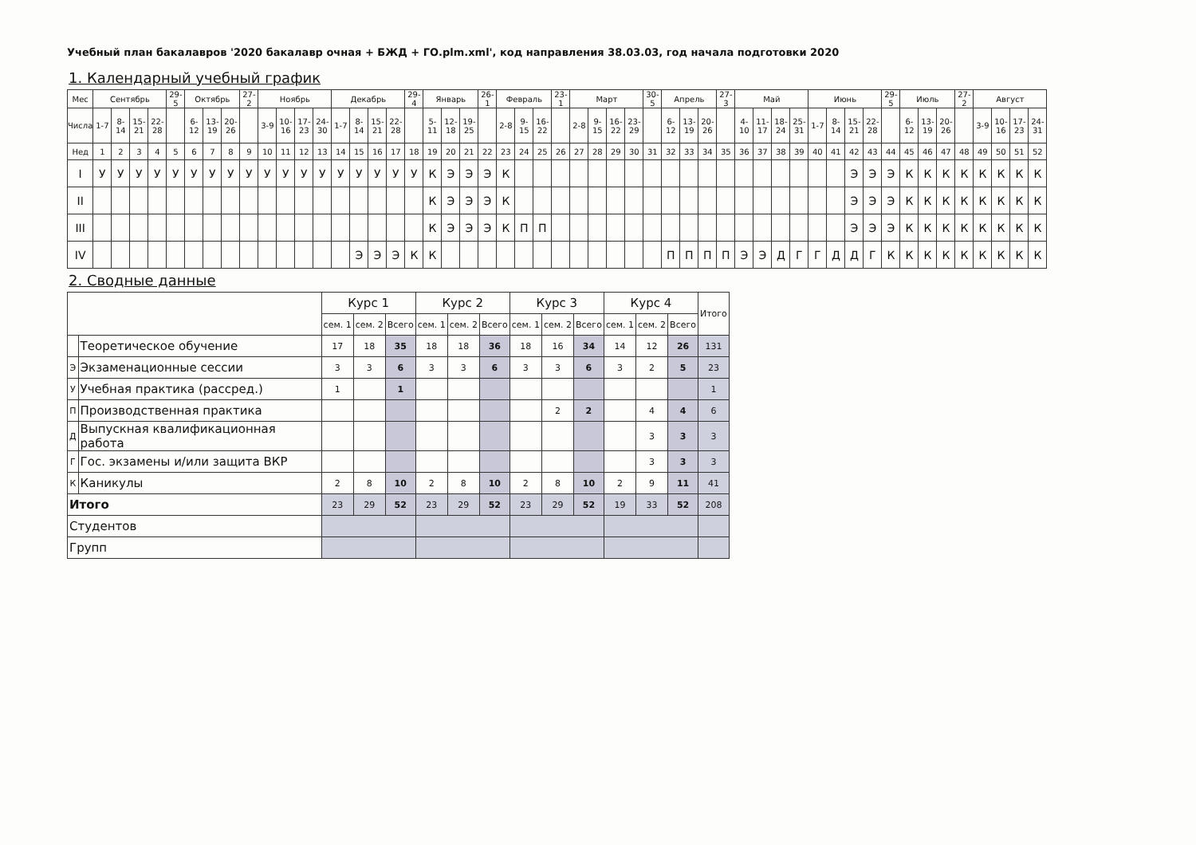Учебный план бакалавров '2020 бакалавр очная + БЖД + ГО.plm.xml', код направления 38.03.03, год начала подготовки 2020
1. Календарный учебный график
| Мес | Сентябрь | | | | 29-5 | Октябрь | | | 27-2 | Ноябрь | | | | Декабрь | | | | 29-4 | Январь | | | 26-1 | Февраль | | | 23-1 | Март | | | | 30-5 | Апрель | | | 27-3 | Май | | | | Июнь | | | | 29-5 | Июль | | | 27-2 | Август | | | |
| --- | --- | --- | --- | --- | --- | --- | --- | --- | --- | --- | --- | --- | --- | --- | --- | --- | --- | --- | --- | --- | --- | --- | --- | --- | --- | --- | --- | --- | --- | --- | --- | --- | --- | --- | --- | --- | --- | --- | --- | --- | --- | --- | --- | --- | --- | --- | --- | --- | --- | --- | --- | --- |
| Числа | 1-7 | 8-14 | 15-21 | 22-28 | | 6-12 | 13-19 | 20-26 | | 3-9 | 10-16 | 17-23 | 24-30 | 1-7 | 8-14 | 15-21 | 22-28 | | 5-11 | 12-18 | 19-25 | | 2-8 | 9-15 | 16-22 | | 2-8 | 9-15 | 16-22 | 23-29 | | 6-12 | 13-19 | 20-26 | | 4-10 | 11-17 | 18-24 | 25-31 | 1-7 | 8-14 | 15-21 | 22-28 | | 6-12 | 13-19 | 20-26 | | 3-9 | 10-16 | 17-23 | 24-31 |
| Нед | 1 | 2 | 3 | 4 | 5 | 6 | 7 | 8 | 9 | 10 | 11 | 12 | 13 | 14 | 15 | 16 | 17 | 18 | 19 | 20 | 21 | 22 | 23 | 24 | 25 | 26 | 27 | 28 | 29 | 30 | 31 | 32 | 33 | 34 | 35 | 36 | 37 | 38 | 39 | 40 | 41 | 42 | 43 | 44 | 45 | 46 | 47 | 48 | 49 | 50 | 51 | 52 |
| I | У | У | У | У | У | У | У | У | У | У | У | У | У | У | У | У | У | У | К | Э | Э | Э | К | | | | | | | | | | | | | | | | | | | Э | Э | Э | К | К | К | К | К | К | К | К |
| II | | | | | | | | | | | | | | | | | | | К | Э | Э | Э | К | | | | | | | | | | | | | | | | | | | Э | Э | Э | К | К | К | К | К | К | К | К |
| III | | | | | | | | | | | | | | | | | | | К | Э | Э | Э | К | П | П | | | | | | | | | | | | | | | | | Э | Э | Э | К | К | К | К | К | К | К | К |
| IV | | | | | | | | | | | | | | | Э | Э | Э | К | К | | | | | | | | | | | | | П | П | П | П | Э | Э | Д | Г | Г | Д | Д | Г | К | К | К | К | К | К | К | К | К |
2. Сводные данные
| | | Курс 1 | | | Курс 2 | | | Курс 3 | | | Курс 4 | | | Итого |
| --- | --- | --- | --- | --- | --- | --- | --- | --- | --- | --- | --- | --- | --- | --- |
| | | сем. 1 | сем. 2 | Всего | сем. 1 | сем. 2 | Всего | сем. 1 | сем. 2 | Всего | сем. 1 | сем. 2 | Всего | |
| | Теоретическое обучение | 17 | 18 | 35 | 18 | 18 | 36 | 18 | 16 | 34 | 14 | 12 | 26 | 131 |
| Э | Экзаменационные сессии | 3 | 3 | 6 | 3 | 3 | 6 | 3 | 3 | 6 | 3 | 2 | 5 | 23 |
| У | Учебная практика (рассред.) | 1 | | 1 | | | | | | | | | | 1 |
| П | Производственная практика | | | | | | | | 2 | 2 | | 4 | 4 | 6 |
| Д | Выпускная квалификационная работа | | | | | | | | | | | 3 | 3 | 3 |
| Г | Гос. экзамены и/или защита ВКР | | | | | | | | | | | 3 | 3 | 3 |
| К | Каникулы | 2 | 8 | 10 | 2 | 8 | 10 | 2 | 8 | 10 | 2 | 9 | 11 | 41 |
| Итого | | 23 | 29 | 52 | 23 | 29 | 52 | 23 | 29 | 52 | 19 | 33 | 52 | 208 |
| Студентов | | | | | | | | | | | | | | |
| Групп | | | | | | | | | | | | | | |